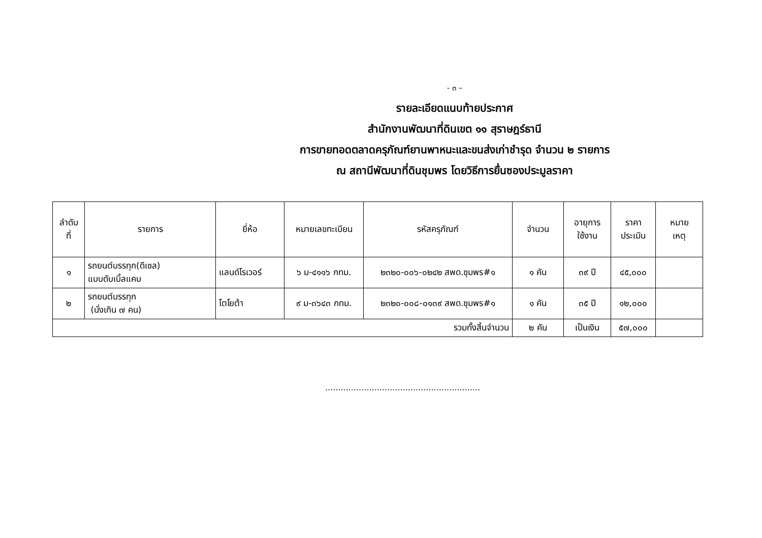- ๓ –
รายละเอียดแนบท้ายประกาศ
สำนักงานพัฒนาที่ดินเขต ๑๑ สุราษฎร์ธานี
การขายทอดตลาดครุภัณฑ์ยานพาหนะและขนส่งเก่าชำรุด จำนวน ๒ รายการ
ณ สถานีพัฒนาที่ดินชุมพร โดยวิธีการยื่นซองประมูลราคา
| ลำดับ ที่ | รายการ | ยี่ห้อ | หมายเลขทะเบียน | รหัสครุภัณฑ์ | จำนวน | อายุการ ใช้งาน | ราคา ประเมิน | หมาย เหตุ |
| --- | --- | --- | --- | --- | --- | --- | --- | --- |
| ๑ | รถยนต์บรรทุก(ดีเซล) แบบดับเบิ้ลแคบ | แลนด์โรเวอร์ | ๖ ม-๔๑๑๖ กทม. | ๒๓๒๐-๐๐๖-๐๒๔๒ สพด.ชุมพร#๑ | ๑ คัน | ๓๙ ปี | ๔๕,๐๐๐ | |
| ๒ | รถยนต์บรรทุก (นั่งเกิน ๗ คน) | โตโยต้า | ๙ ม-๓๖๔๓ กทม. | ๒๓๒๐-๐๐๘-๐๑๓๙ สพด.ชุมพร#๑ | ๑ คัน | ๓๕ ปี | ๑๒,๐๐๐ | |
| รวมทั้งสิ้นจำนวน | | | | | ๒ คัน | เป็นเงิน | ๕๗,๐๐๐ | |
............................................................